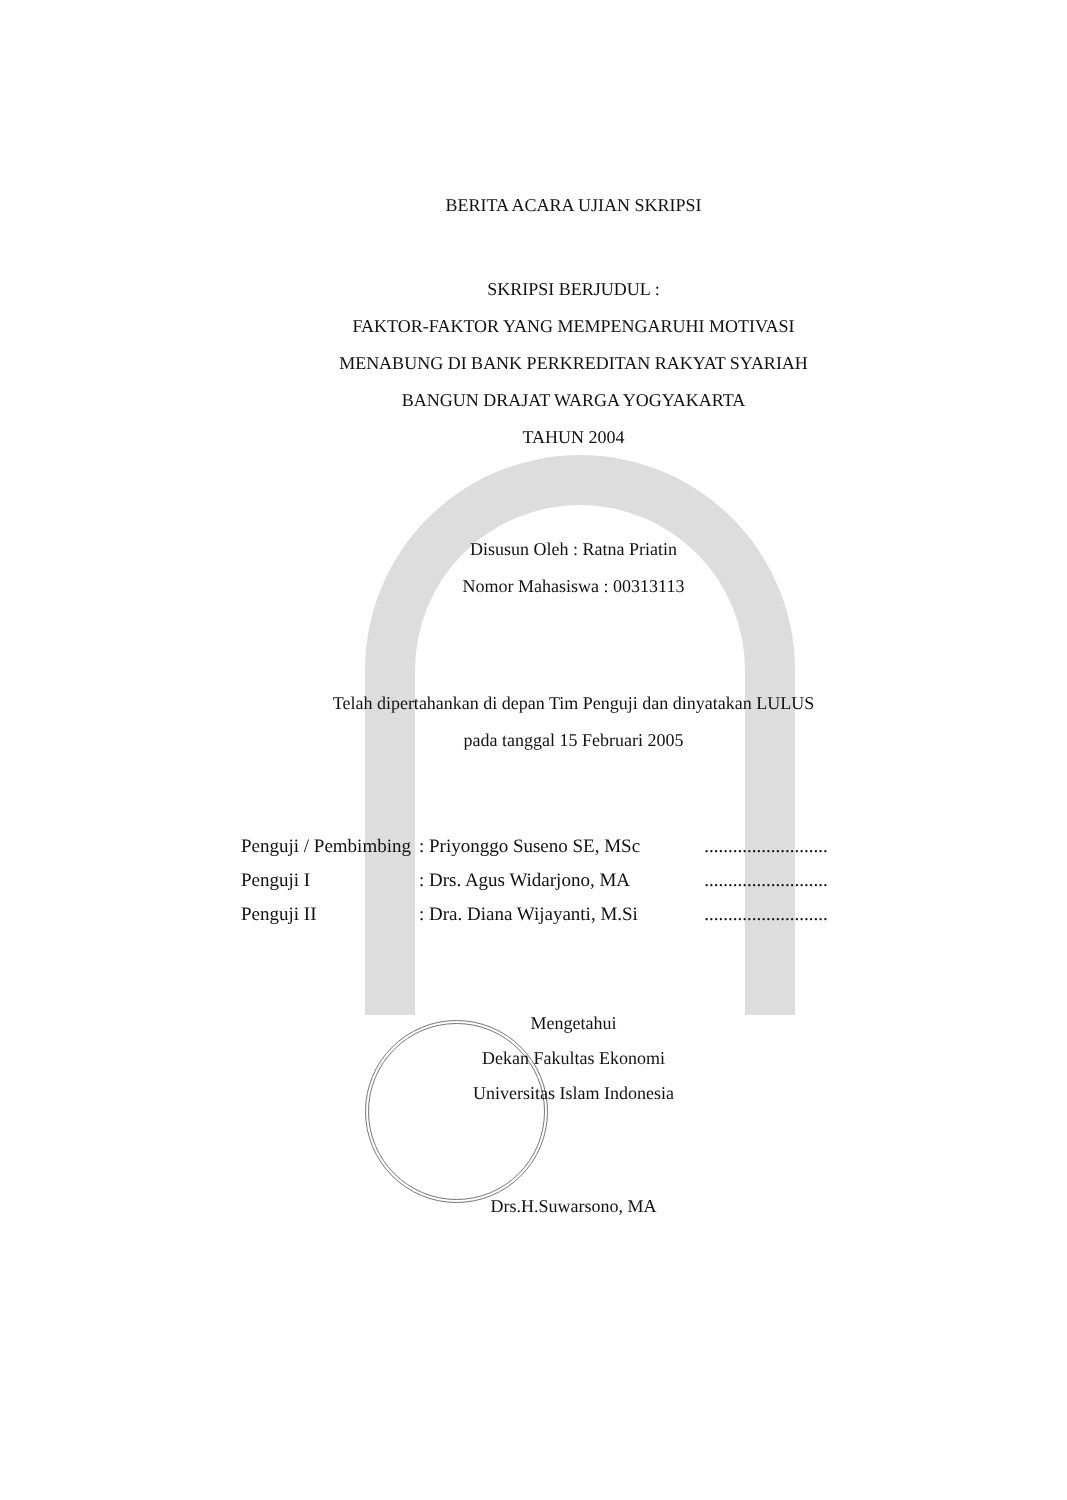BERITA ACARA UJIAN SKRIPSI
SKRIPSI BERJUDUL :
FAKTOR-FAKTOR YANG MEMPENGARUHI MOTIVASI
MENABUNG DI BANK PERKREDITAN RAKYAT SYARIAH
BANGUN DRAJAT WARGA YOGYAKARTA
TAHUN 2004
Disusun Oleh : Ratna Priatin
Nomor Mahasiswa : 00313113
Telah dipertahankan di depan Tim Penguji dan dinyatakan LULUS
pada tanggal 15 Februari 2005
| Penguji / Pembimbing | : Priyonggo Suseno SE, MSc | .......................... |
| Penguji I | : Drs. Agus Widarjono, MA | .......................... |
| Penguji II | : Dra. Diana Wijayanti, M.Si | .......................... |
Mengetahui
Dekan Fakultas Ekonomi
Universitas Islam Indonesia
Drs.H.Suwarsono, MA